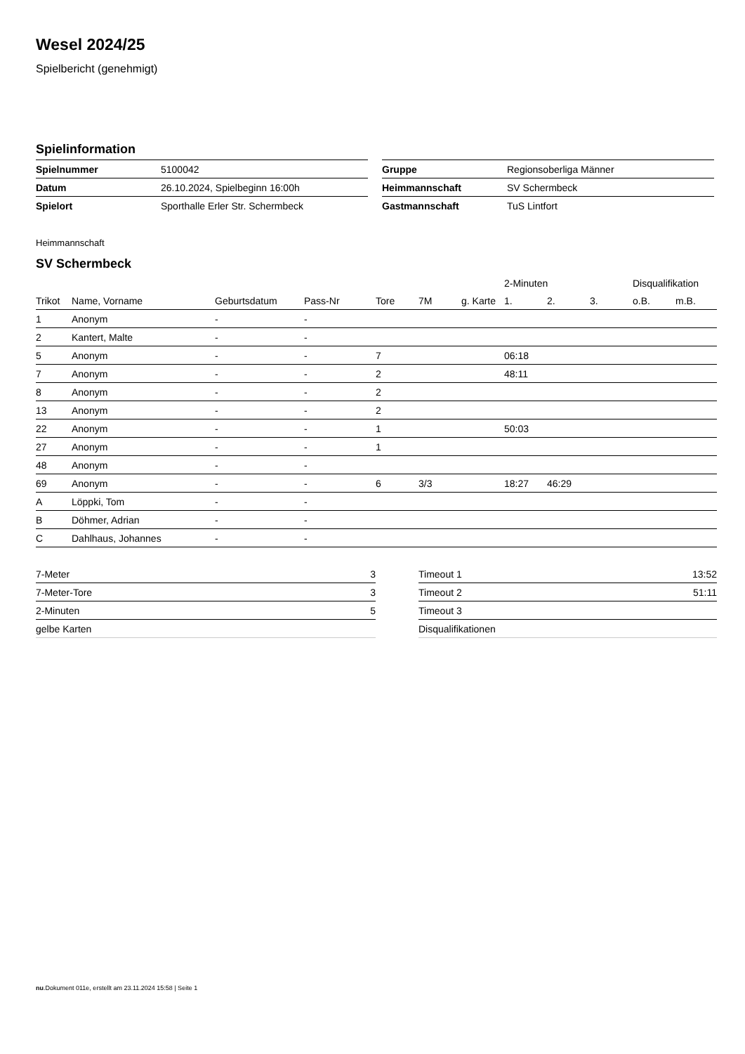Wesel 2024/25
Spielbericht (genehmigt)
Spielinformation
| Spielnummer | 5100042 |
| Datum | 26.10.2024, Spielbeginn 16:00h |
| Spielort | Sporthalle Erler Str. Schermbeck |
| Gruppe | Regionsoberliga Männer |
| Heimmannschaft | SV Schermbeck |
| Gastmannschaft | TuS Lintfort |
Heimmannschaft
SV Schermbeck
| | | | | | | | 2-Minuten | | | Disqualifikation | |
| --- | --- | --- | --- | --- | --- | --- | --- | --- | --- | --- | --- |
| Trikot | Name, Vorname | Geburtsdatum | Pass-Nr | Tore | 7M | g. Karte | 1. | 2. | 3. | o.B. | m.B. |
| 1 | Anonym | - | - | | | | | | | | |
| 2 | Kantert, Malte | - | - | | | | | | | | |
| 5 | Anonym | - | - | 7 | | | 06:18 | | | | |
| 7 | Anonym | - | - | 2 | | | 48:11 | | | | |
| 8 | Anonym | - | - | 2 | | | | | | | |
| 13 | Anonym | - | - | 2 | | | | | | | |
| 22 | Anonym | - | - | 1 | | | 50:03 | | | | |
| 27 | Anonym | - | - | 1 | | | | | | | |
| 48 | Anonym | - | - | | | | | | | | |
| 69 | Anonym | - | - | 6 | 3/3 | | 18:27 | 46:29 | | | |
| A | Löppki, Tom | - | - | | | | | | | | |
| B | Döhmer, Adrian | - | - | | | | | | | | |
| C | Dahlhaus, Johannes | - | - | | | | | | | | |
| 7-Meter | 3 |
| 7-Meter-Tore | 3 |
| 2-Minuten | 5 |
| gelbe Karten | |
| Timeout 1 | 13:52 |
| Timeout 2 | 51:11 |
| Timeout 3 | |
| Disqualifikationen | |
nu.Dokument 011e, erstellt am 23.11.2024 15:58 | Seite 1